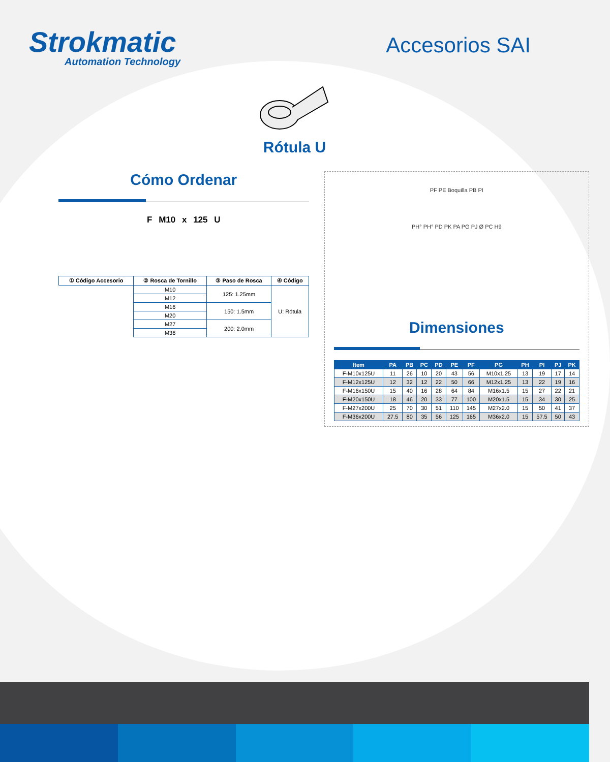Strokmatic
Automation Technology
Accesorios SAI
Rótula U
Cómo Ordenar
F M10 x 125 U
| ① Código Accesorio | ② Rosca de Tornillo | ③ Paso de Rosca | ④ Código |
| --- | --- | --- | --- |
| | M10 | 125: 1.25mm | U: Rótula |
| | M12 | | |
| | M16 | 150: 1.5mm | |
| | M20 | | |
| | M27 | 200: 2.0mm | |
| | M36 | | |
PF PE Boquilla PB PI
PH° PH° PD PK PA PG PJ Ø PC H9
Dimensiones
| Item | PA | PB | PC | PD | PE | PF | PG | PH | PI | PJ | PK |
| --- | --- | --- | --- | --- | --- | --- | --- | --- | --- | --- | --- |
| F-M10x125U | 11 | 26 | 10 | 20 | 43 | 56 | M10x1.25 | 13 | 19 | 17 | 14 |
| F-M12x125U | 12 | 32 | 12 | 22 | 50 | 66 | M12x1.25 | 13 | 22 | 19 | 16 |
| F-M16x150U | 15 | 40 | 16 | 28 | 64 | 84 | M16x1.5 | 15 | 27 | 22 | 21 |
| F-M20x150U | 18 | 46 | 20 | 33 | 77 | 100 | M20x1.5 | 15 | 34 | 30 | 25 |
| F-M27x200U | 25 | 70 | 30 | 51 | 110 | 145 | M27x2.0 | 15 | 50 | 41 | 37 |
| F-M36x200U | 27.5 | 80 | 35 | 56 | 125 | 165 | M36x2.0 | 15 | 57.5 | 50 | 43 |